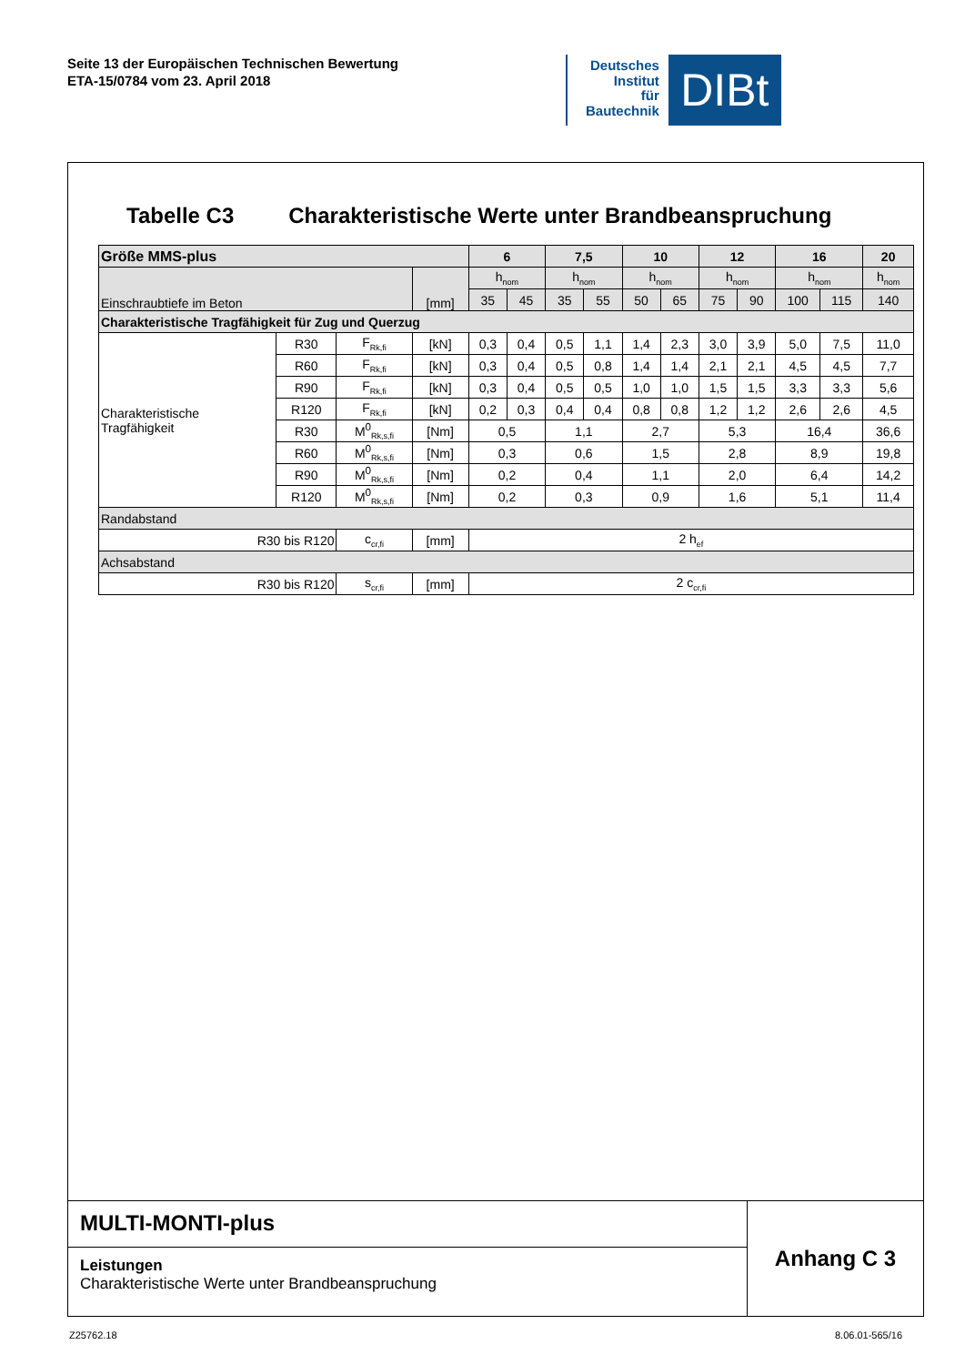Seite 13 der Europäischen Technischen Bewertung
ETA-15/0784 vom 23. April 2018
Deutsches
Institut
für
Bautechnik
DIBt
Tabelle C3 Charakteristische Werte unter Brandbeanspruchung
| Größe MMS-plus | | | | 6 | | 7,5 | | 10 | | 12 | | 16 | | 20 |
| --- | --- | --- | --- | --- | --- | --- | --- | --- | --- | --- | --- | --- | --- | --- |
| Einschraubtiefe im Beton | | | [mm] | h<sub>nom</sub> | | h<sub>nom</sub> | | h<sub>nom</sub> | | h<sub>nom</sub> | | h<sub>nom</sub> | | h<sub>nom</sub> |
| | | | | 35 | 45 | 35 | 55 | 50 | 65 | 75 | 90 | 100 | 115 | 140 |
| Charakteristische Tragfähigkeit für Zug und Querzug | | | | | | | | | | | | | | |
| Charakteristische Tragfähigkeit | R30 | F<sub>Rk,fi</sub> | [kN] | 0,3 | 0,4 | 0,5 | 1,1 | 1,4 | 2,3 | 3,0 | 3,9 | 5,0 | 7,5 | 11,0 |
| | R60 | F<sub>Rk,fi</sub> | [kN] | 0,3 | 0,4 | 0,5 | 0,8 | 1,4 | 1,4 | 2,1 | 2,1 | 4,5 | 4,5 | 7,7 |
| | R90 | F<sub>Rk,fi</sub> | [kN] | 0,3 | 0,4 | 0,5 | 0,5 | 1,0 | 1,0 | 1,5 | 1,5 | 3,3 | 3,3 | 5,6 |
| | R120 | F<sub>Rk,fi</sub> | [kN] | 0,2 | 0,3 | 0,4 | 0,4 | 0,8 | 0,8 | 1,2 | 1,2 | 2,6 | 2,6 | 4,5 |
| | R30 | M<sup>0</sup><sub>Rk,s,fi</sub> | [Nm] | 0,5 | | 1,1 | | 2,7 | | 5,3 | | 16,4 | | 36,6 |
| | R60 | M<sup>0</sup><sub>Rk,s,fi</sub> | [Nm] | 0,3 | | 0,6 | | 1,5 | | 2,8 | | 8,9 | | 19,8 |
| | R90 | M<sup>0</sup><sub>Rk,s,fi</sub> | [Nm] | 0,2 | | 0,4 | | 1,1 | | 2,0 | | 6,4 | | 14,2 |
| | R120 | M<sup>0</sup><sub>Rk,s,fi</sub> | [Nm] | 0,2 | | 0,3 | | 0,9 | | 1,6 | | 5,1 | | 11,4 |
| Randabstand | | | | | | | | | | | | | | |
| R30 bis R120 | | c<sub>cr,fi</sub> | [mm] | 2 h<sub>ef</sub> | | | | | | | | | | |
| Achsabstand | | | | | | | | | | | | | | |
| R30 bis R120 | | s<sub>cr,fi</sub> | [mm] | 2 c<sub>cr,fi</sub> | | | | | | | | | | |
MULTI-MONTI-plus
Leistungen
Charakteristische Werte unter Brandbeanspruchung
Anhang C 3
Z25762.18 8.06.01-565/16